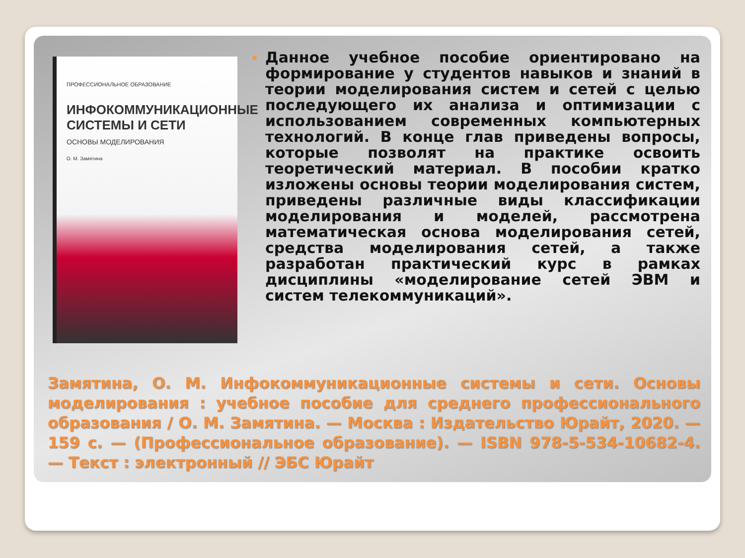ПРОФЕССИОНАЛЬНОЕ ОБРАЗОВАНИЕ
ИНФОКОММУНИКАЦИОННЫЕ СИСТЕМЫ И СЕТИ
ОСНОВЫ МОДЕЛИРОВАНИЯ
О. М. Замятина
Данное учебное пособие ориентировано на формирование у студентов навыков и знаний в теории моделирования систем и сетей с целью последующего их анализа и оптимизации с использованием современных компьютерных технологий. В конце глав приведены вопросы, которые позволят на практике освоить теоретический материал. В пособии кратко изложены основы теории моделирования систем, приведены различные виды классификации моделирования и моделей, рассмотрена математическая основа моделирования сетей, средства моделирования сетей, а также разработан практический курс в рамках дисциплины «моделирование сетей ЭВМ и систем телекоммуникаций».
Замятина, О. М. Инфокоммуникационные системы и сети. Основы моделирования : учебное пособие для среднего профессионального образования / О. М. Замятина. — Москва : Издательство Юрайт, 2020. — 159 с. — (Профессиональное образование). — ISBN 978-5-534-10682-4. — Текст : электронный // ЭБС Юрайт